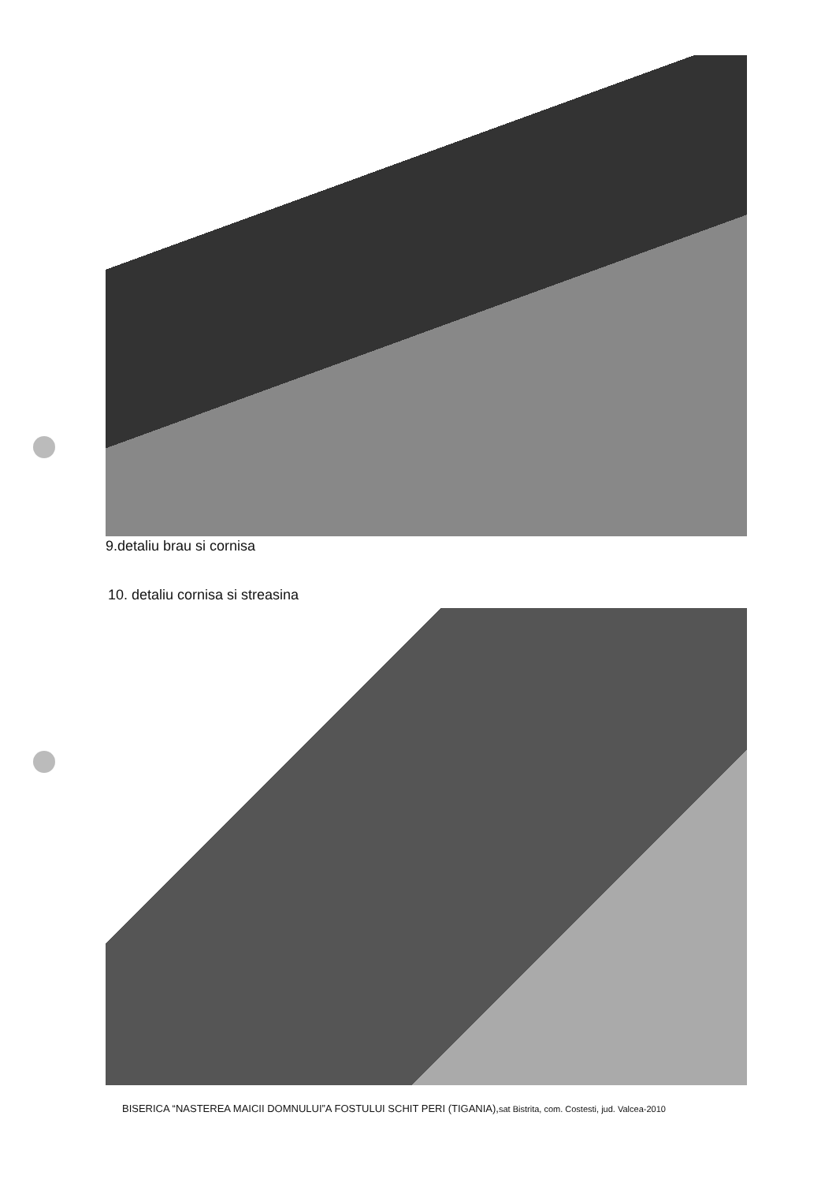9.detaliu brau si cornisa
10. detaliu cornisa si streasina
BISERICA “NASTEREA MAICII DOMNULUI”A FOSTULUI SCHIT PERI (TIGANIA),sat Bistrita, com. Costesti, jud. Valcea-2010